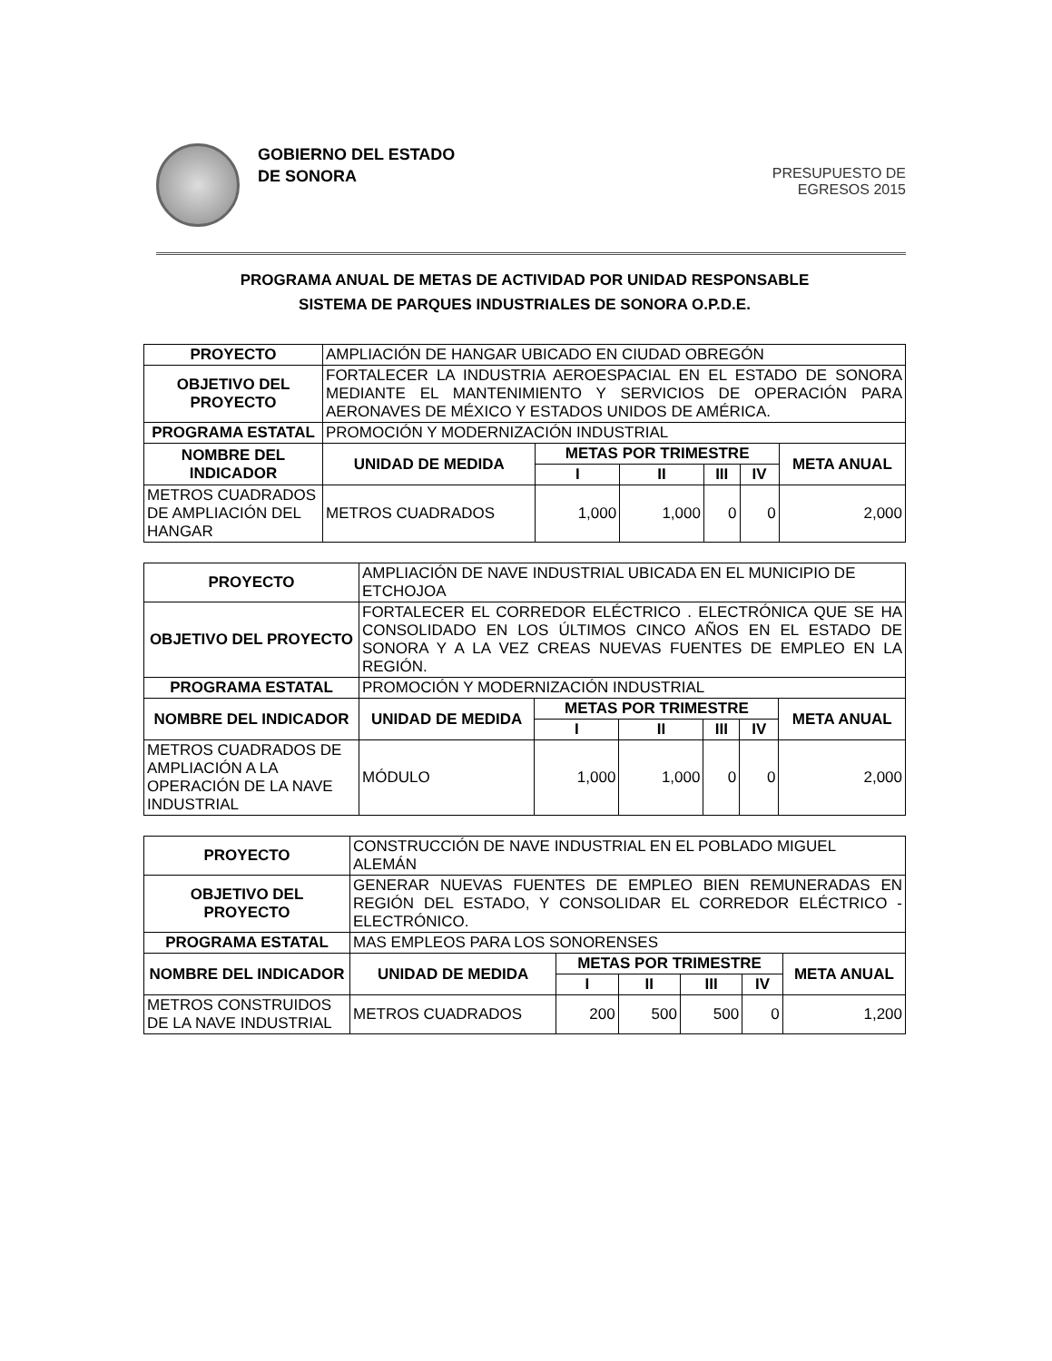GOBIERNO DEL ESTADO
DE SONORA
PRESUPUESTO DE
EGRESOS 2015
PROGRAMA ANUAL DE METAS DE ACTIVIDAD POR UNIDAD RESPONSABLE
SISTEMA DE PARQUES INDUSTRIALES DE SONORA O.P.D.E.
| PROYECTO | AMPLIACIÓN DE HANGAR UBICADO EN CIUDAD OBREGÓN | | | | | |
| OBJETIVO DEL PROYECTO | FORTALECER LA INDUSTRIA AEROESPACIAL EN EL ESTADO DE SONORA MEDIANTE EL MANTENIMIENTO Y SERVICIOS DE OPERACIÓN PARA AERONAVES DE MÉXICO Y ESTADOS UNIDOS DE AMÉRICA. | | | | | |
| PROGRAMA ESTATAL | PROMOCIÓN Y MODERNIZACIÓN INDUSTRIAL | | | | | |
| NOMBRE DEL INDICADOR | UNIDAD DE MEDIDA | METAS POR TRIMESTRE | | | | META ANUAL |
| | | I | II | III | IV | |
| METROS CUADRADOS DE AMPLIACIÓN DEL HANGAR | METROS CUADRADOS | 1,000 | 1,000 | 0 | 0 | 2,000 |
| PROYECTO | AMPLIACIÓN DE NAVE INDUSTRIAL UBICADA EN EL MUNICIPIO DE ETCHOJOA | | | | | |
| OBJETIVO DEL PROYECTO | FORTALECER EL CORREDOR ELÉCTRICO . ELECTRÓNICA QUE SE HA CONSOLIDADO EN LOS ÚLTIMOS CINCO AÑOS EN EL ESTADO DE SONORA Y A LA VEZ CREAS NUEVAS FUENTES DE EMPLEO EN LA REGIÓN. | | | | | |
| PROGRAMA ESTATAL | PROMOCIÓN Y MODERNIZACIÓN INDUSTRIAL | | | | | |
| NOMBRE DEL INDICADOR | UNIDAD DE MEDIDA | METAS POR TRIMESTRE | | | | META ANUAL |
| | | I | II | III | IV | |
| METROS CUADRADOS DE AMPLIACIÓN A LA OPERACIÓN DE LA NAVE INDUSTRIAL | MÓDULO | 1,000 | 1,000 | 0 | 0 | 2,000 |
| PROYECTO | CONSTRUCCIÓN DE NAVE INDUSTRIAL EN EL POBLADO MIGUEL ALEMÁN | | | | | |
| OBJETIVO DEL PROYECTO | GENERAR NUEVAS FUENTES DE EMPLEO BIEN REMUNERADAS EN REGIÓN DEL ESTADO, Y CONSOLIDAR EL CORREDOR ELÉCTRICO - ELECTRÓNICO. | | | | | |
| PROGRAMA ESTATAL | MAS EMPLEOS PARA LOS SONORENSES | | | | | |
| NOMBRE DEL INDICADOR | UNIDAD DE MEDIDA | METAS POR TRIMESTRE | | | | META ANUAL |
| | | I | II | III | IV | |
| METROS CONSTRUIDOS DE LA NAVE INDUSTRIAL | METROS CUADRADOS | 200 | 500 | 500 | 0 | 1,200 |